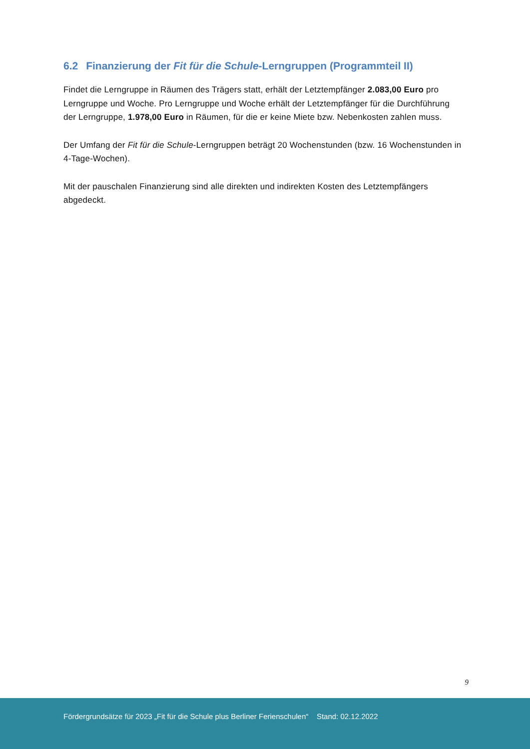6.2 Finanzierung der Fit für die Schule-Lerngruppen (Programmteil II)
Findet die Lerngruppe in Räumen des Trägers statt, erhält der Letztempfänger 2.083,00 Euro pro Lerngruppe und Woche. Pro Lerngruppe und Woche erhält der Letztempfänger für die Durchführung der Lerngruppe, 1.978,00 Euro in Räumen, für die er keine Miete bzw. Nebenkosten zahlen muss.
Der Umfang der Fit für die Schule-Lerngruppen beträgt 20 Wochenstunden (bzw. 16 Wochen­stunden in 4-Tage-Wochen).
Mit der pauschalen Finanzierung sind alle direkten und indirekten Kosten des Letztempfän­gers abgedeckt.
9
Fördergrundsätze für 2023 „Fit für die Schule plus Berliner Ferienschulen“ Stand: 02.12.2022